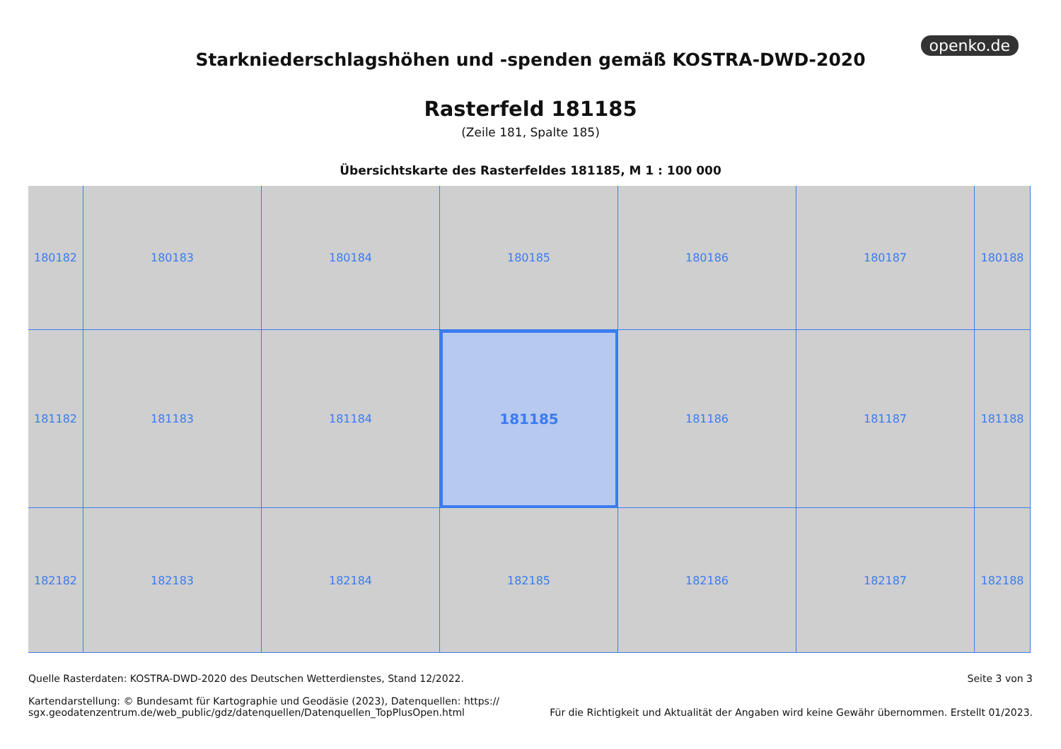openko.de
Starkniederschlagshöhen und -spenden gemäß KOSTRA-DWD-2020
Rasterfeld 181185
(Zeile 181, Spalte 185)
Übersichtskarte des Rasterfeldes 181185, M 1 : 100 000
180182
180183
180184
180185
180186
180187
180188
181182
181183
181184
181185
181186
181187
181188
182182
182183
182184
182185
182186
182187
182188
Quelle Rasterdaten: KOSTRA-DWD-2020 des Deutschen Wetterdienstes, Stand 12/2022.
Kartendarstellung: © Bundesamt für Kartographie und Geodäsie (2023), Datenquellen: https://
sgx.geodatenzentrum.de/web_public/gdz/datenquellen/Datenquellen_TopPlusOpen.html
Seite 3 von 3
Für die Richtigkeit und Aktualität der Angaben wird keine Gewähr übernommen. Erstellt 01/2023.